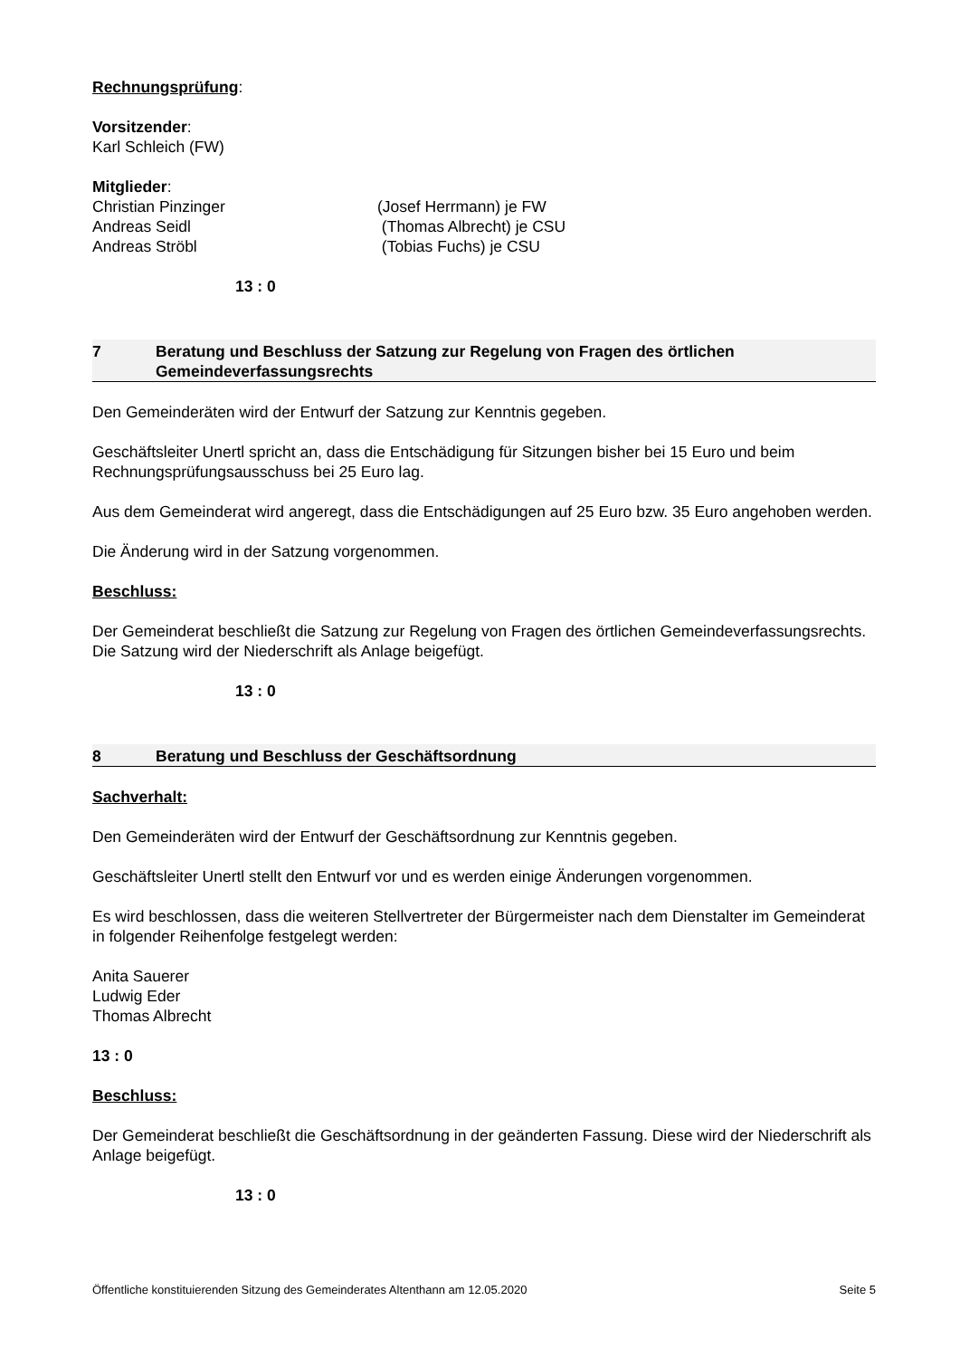Rechnungsprüfung:
Vorsitzender:
Karl Schleich (FW)
Mitglieder:
Christian Pinzinger (Josef Herrmann) je FW
Andreas Seidl (Thomas Albrecht) je CSU
Andreas Ströbl (Tobias Fuchs) je CSU
13 : 0
7 Beratung und Beschluss der Satzung zur Regelung von Fragen des örtlichen Gemeindeverfassungsrechts
Den Gemeinderäten wird der Entwurf der Satzung zur Kenntnis gegeben.
Geschäftsleiter Unertl spricht an, dass die Entschädigung für Sitzungen bisher bei 15 Euro und beim Rechnungsprüfungsausschuss bei 25 Euro lag.
Aus dem Gemeinderat wird angeregt, dass die Entschädigungen auf 25 Euro bzw. 35 Euro angehoben werden.
Die Änderung wird in der Satzung vorgenommen.
Beschluss:
Der Gemeinderat beschließt die Satzung zur Regelung von Fragen des örtlichen Gemeindeverfassungsrechts. Die Satzung wird der Niederschrift als Anlage beigefügt.
13 : 0
8 Beratung und Beschluss der Geschäftsordnung
Sachverhalt:
Den Gemeinderäten wird der Entwurf der Geschäftsordnung zur Kenntnis gegeben.
Geschäftsleiter Unertl stellt den Entwurf vor und es werden einige Änderungen vorgenommen.
Es wird beschlossen, dass die weiteren Stellvertreter der Bürgermeister nach dem Dienstalter im Gemeinderat in folgender Reihenfolge festgelegt werden:
Anita Sauerer
Ludwig Eder
Thomas Albrecht
13 : 0
Beschluss:
Der Gemeinderat beschließt die Geschäftsordnung in der geänderten Fassung. Diese wird der Niederschrift als Anlage beigefügt.
13 : 0
Öffentliche konstituierenden Sitzung des Gemeinderates Altenthann am 12.05.2020 Seite 5